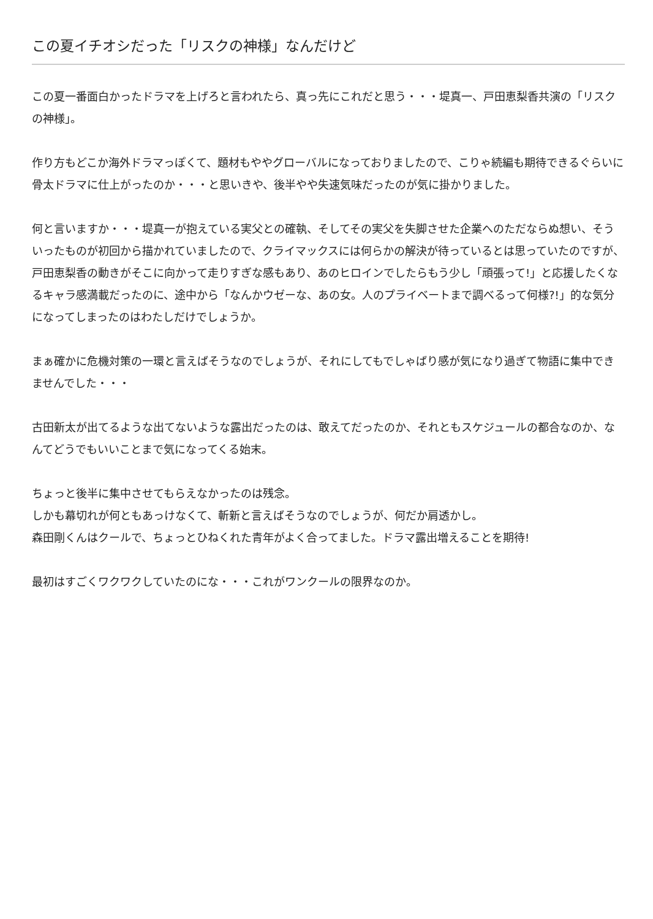この夏イチオシだった「リスクの神様」なんだけど
この夏一番面白かったドラマを上げろと言われたら、真っ先にこれだと思う・・・堤真一、戸田恵梨香共演の「リスクの神様」。
作り方もどこか海外ドラマっぽくて、題材もややグローバルになっておりましたので、こりゃ続編も期待できるぐらいに骨太ドラマに仕上がったのか・・・と思いきや、後半やや失速気味だったのが気に掛かりました。
何と言いますか・・・堤真一が抱えている実父との確執、そしてその実父を失脚させた企業へのただならぬ想い、そういったものが初回から描かれていましたので、クライマックスには何らかの解決が待っているとは思っていたのですが、戸田恵梨香の動きがそこに向かって走りすぎな感もあり、あのヒロインでしたらもう少し「頑張って!」と応援したくなるキャラ感満載だったのに、途中から「なんかウゼーな、あの女。人のプライベートまで調べるって何様?!」的な気分になってしまったのはわたしだけでしょうか。
まぁ確かに危機対策の一環と言えばそうなのでしょうが、それにしてもでしゃばり感が気になり過ぎて物語に集中できませんでした・・・
古田新太が出てるような出てないような露出だったのは、敢えてだったのか、それともスケジュールの都合なのか、なんてどうでもいいことまで気になってくる始末。
ちょっと後半に集中させてもらえなかったのは残念。
しかも幕切れが何ともあっけなくて、斬新と言えばそうなのでしょうが、何だか肩透かし。
森田剛くんはクールで、ちょっとひねくれた青年がよく合ってました。ドラマ露出増えることを期待!
最初はすごくワクワクしていたのにな・・・これがワンクールの限界なのか。